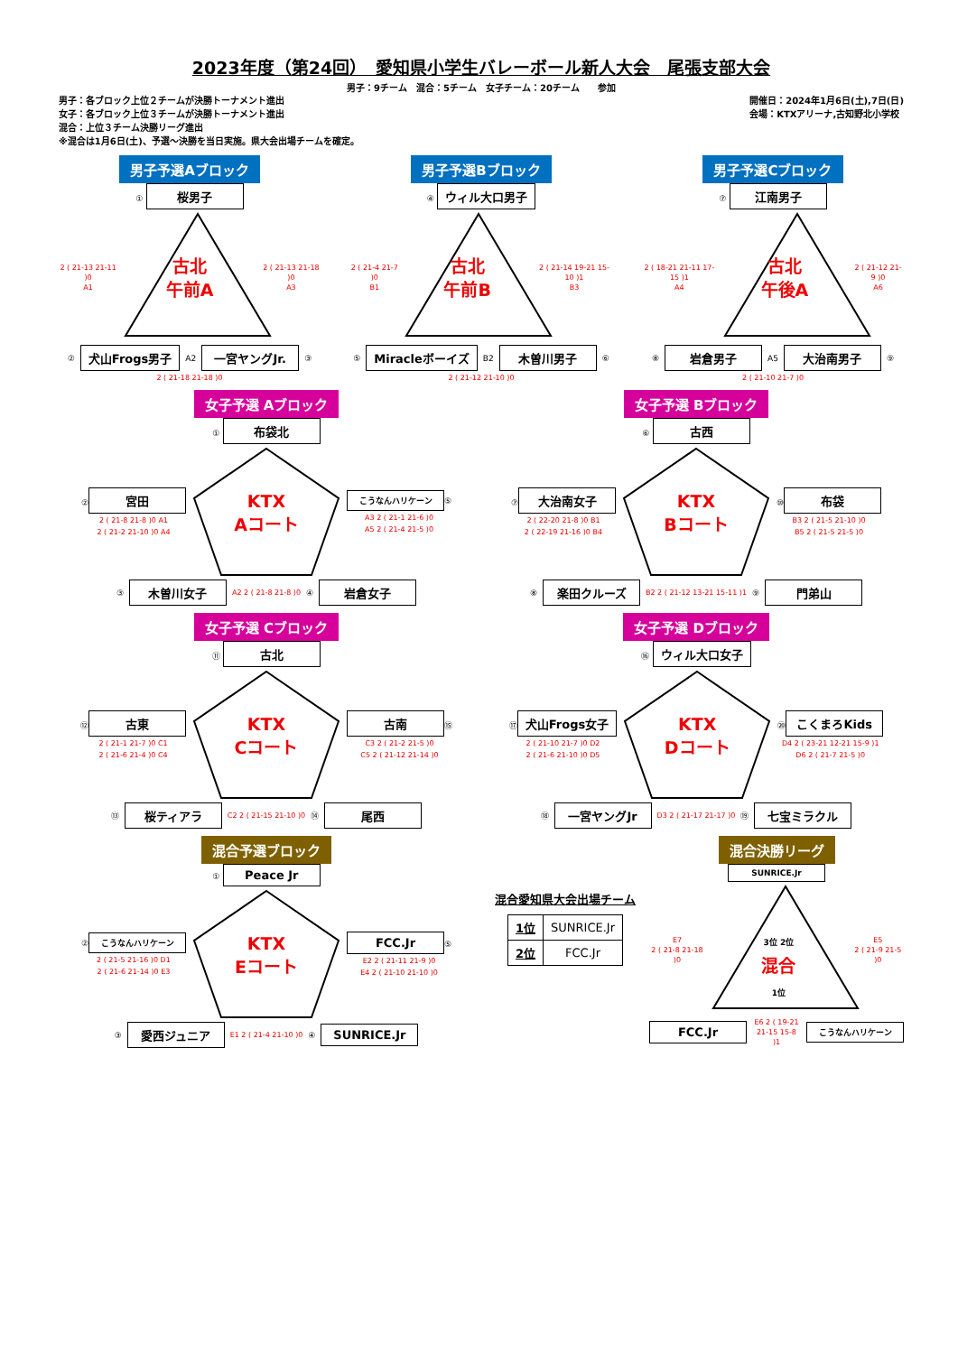2023年度（第24回）　愛知県小学生バレーボール新人大会　尾張支部大会
男子：9チーム　混合：5チーム　女子チーム：20チーム　　参加
男子：各ブロック上位２チームが決勝トーナメント進出
女子：各ブロック上位３チームが決勝トーナメント進出
混合：上位３チーム決勝リーグ進出
※混合は1月6日(土)、予選～決勝を当日実施。県大会出場チームを確定。
開催日：2024年1月6日(土),7日(日)
会場：KTXアリーナ,古知野北小学校
男子予選Aブロック
① 桜男子
2 ( 21-13 21-11 )0
A1
古北
午前A
2 ( 21-13 21-18 )0
A3
② 犬山Frogs男子 A2 一宮ヤングJr. ③
2 ( 21-18 21-18 )0
男子予選Bブロック
④ ウィル大口男子
2 ( 21-4 21-7 )0
B1
古北
午前B
2 ( 21-14 19-21 15-10 )1
B3
⑤ Miracleボーイズ B2 木曽川男子 ⑥
2 ( 21-12 21-10 )0
男子予選Cブロック
⑦ 江南男子
2 ( 18-21 21-11 17-15 )1
A4
古北
午後A
2 ( 21-12 21-9 )0
A6
⑧ 岩倉男子 A5 大治南男子 ⑨
2 ( 21-10 21-7 )0
女子予選 Aブロック
① 布袋北
② 宮田
2 ( 21-8 21-8 )0 A1
2 ( 21-2 21-10 )0 A4
KTX
Aコート
こうなんハリケーン ⑤
A3 2 ( 21-1 21-6 )0
A5 2 ( 21-4 21-5 )0
③ 木曽川女子 A2 2 ( 21-8 21-8 )0 ④ 岩倉女子
女子予選 Bブロック
⑥ 古西
⑦ 大治南女子
2 ( 22-20 21-8 )0 B1
2 ( 22-19 21-16 )0 B4
KTX
Bコート
⑩ 布袋
B3 2 ( 21-5 21-10 )0
B5 2 ( 21-5 21-5 )0
⑧ 楽田クルーズ B2 2 ( 21-12 13-21 15-11 )1 ⑨ 門弟山
女子予選 Cブロック
⑪ 古北
⑫ 古東
2 ( 21-1 21-7 )0 C1
2 ( 21-6 21-4 )0 C4
KTX
Cコート
古南 ⑮
C3 2 ( 21-2 21-5 )0
C5 2 ( 21-12 21-14 )0
⑬ 桜ティアラ C2 2 ( 21-15 21-10 )0 ⑭ 尾西
女子予選 Dブロック
⑯ ウィル大口女子
⑰ 犬山Frogs女子
2 ( 21-10 21-7 )0 D2
2 ( 21-6 21-10 )0 D5
KTX
Dコート
⑳ こくまろKids
D4 2 ( 23-21 12-21 15-9 )1
D6 2 ( 21-7 21-5 )0
⑱ 一宮ヤングJr D3 2 ( 21-17 21-17 )0 ⑲ 七宝ミラクル
混合予選ブロック
① Peace Jr
② こうなんハリケーン
2 ( 21-5 21-16 )0 D1
2 ( 21-6 21-14 )0 E3
KTX
Eコート
FCC.Jr ⑤
E2 2 ( 21-11 21-9 )0
E4 2 ( 21-10 21-10 )0
③ 愛西ジュニア E1 2 ( 21-4 21-10 )0 ④ SUNRICE.Jr
混合愛知県大会出場チーム
| 1位 | SUNRICE.Jr |
| 2位 | FCC.Jr |
混合決勝リーグ
SUNRICE.Jr
E7
2 ( 21-8 21-18 )0
3位 2位
混合
1位
E5
2 ( 21-9 21-5 )0
FCC.Jr E6 2 ( 19-21 21-15 15-8 )1 こうなんハリケーン